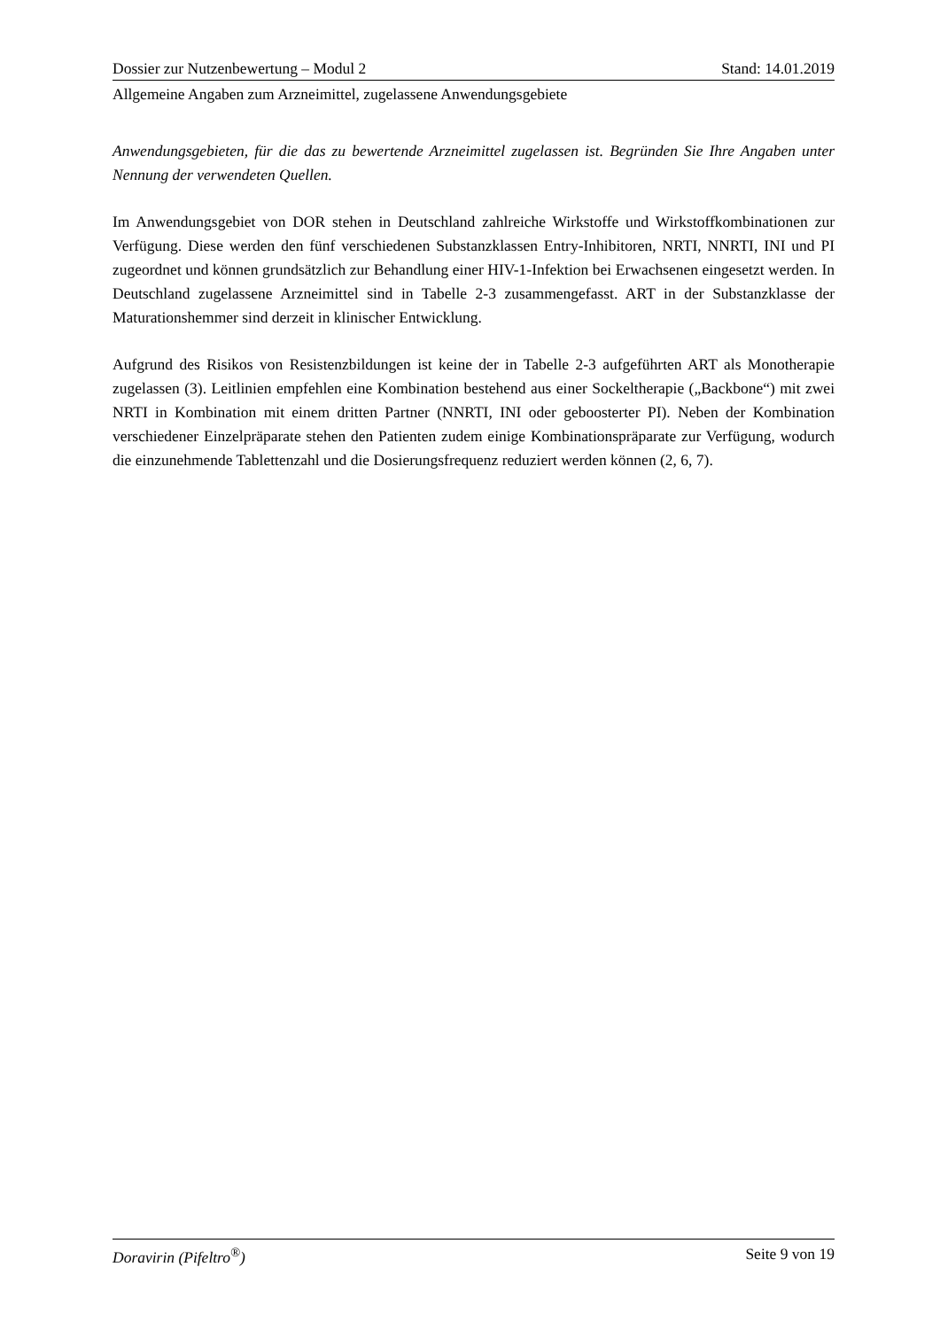Dossier zur Nutzenbewertung – Modul 2 Stand: 14.01.2019
Allgemeine Angaben zum Arzneimittel, zugelassene Anwendungsgebiete
Anwendungsgebieten, für die das zu bewertende Arzneimittel zugelassen ist. Begründen Sie Ihre Angaben unter Nennung der verwendeten Quellen.
Im Anwendungsgebiet von DOR stehen in Deutschland zahlreiche Wirkstoffe und Wirkstoffkombinationen zur Verfügung. Diese werden den fünf verschiedenen Substanzklassen Entry-Inhibitoren, NRTI, NNRTI, INI und PI zugeordnet und können grundsätzlich zur Behandlung einer HIV-1-Infektion bei Erwachsenen eingesetzt werden. In Deutschland zugelassene Arzneimittel sind in Tabelle 2-3 zusammengefasst. ART in der Substanzklasse der Maturationshemmer sind derzeit in klinischer Entwicklung.
Aufgrund des Risikos von Resistenzbildungen ist keine der in Tabelle 2-3 aufgeführten ART als Monotherapie zugelassen (3). Leitlinien empfehlen eine Kombination bestehend aus einer Sockeltherapie („Backbone“) mit zwei NRTI in Kombination mit einem dritten Partner (NNRTI, INI oder geboosterter PI). Neben der Kombination verschiedener Einzelpräparate stehen den Patienten zudem einige Kombinationspräparate zur Verfügung, wodurch die einzunehmende Tablettenzahl und die Dosierungsfrequenz reduziert werden können (2, 6, 7).
Doravirin (Pifeltro<sup>®</sup>) Seite 9 von 19